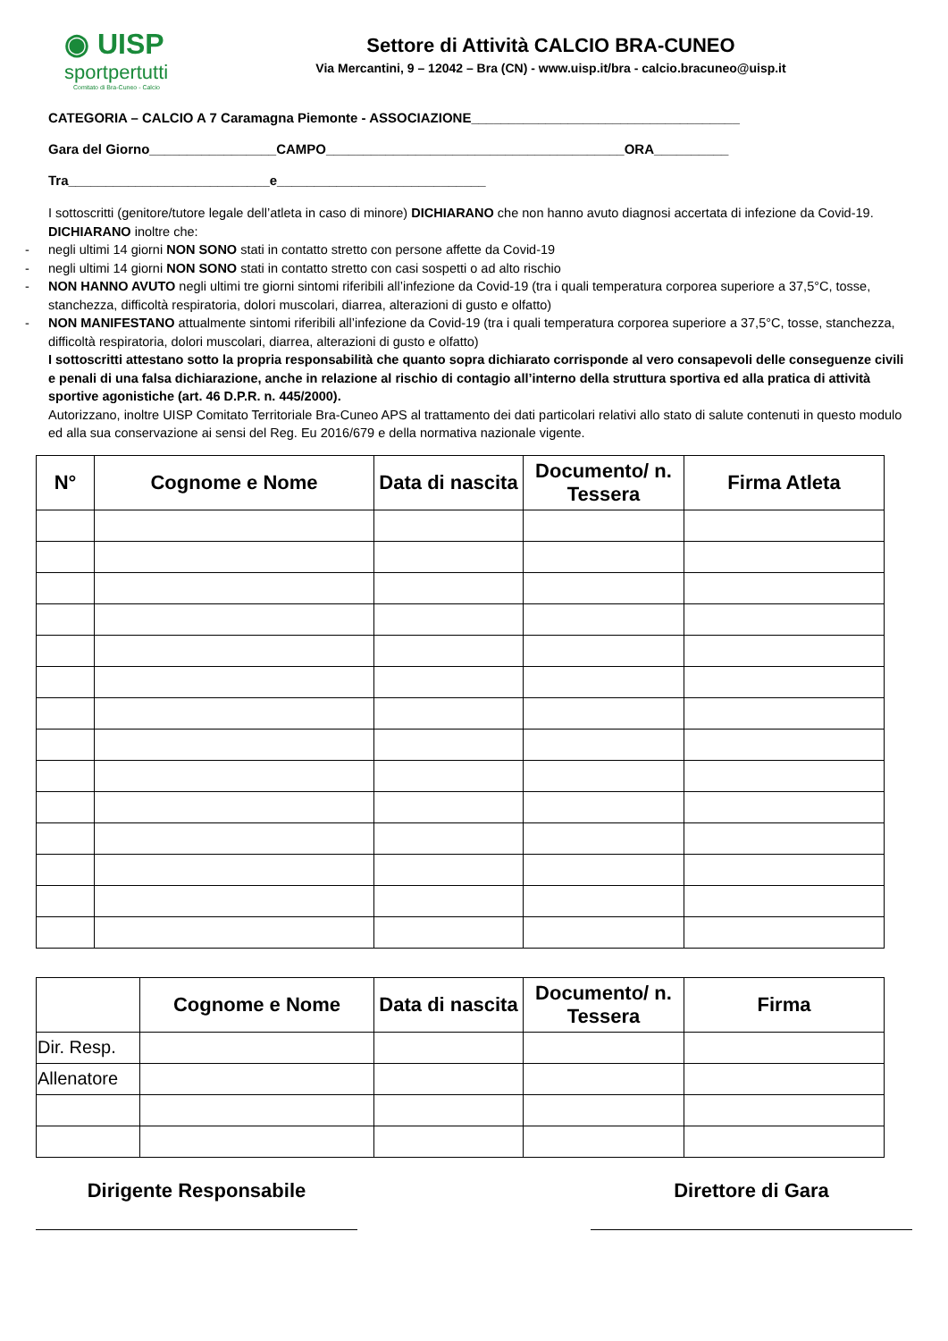◉ UISP
sportpertutti
Comitato di Bra-Cuneo - Calcio
Settore di Attività CALCIO BRA-CUNEO
Via Mercantini, 9 – 12042 – Bra (CN) - www.uisp.it/bra - calcio.bracuneo@uisp.it
CATEGORIA – CALCIO A 7 Caramagna Piemonte - ASSOCIAZIONE____________________________________
Gara del Giorno_________________CAMPO________________________________________ORA__________
Tra___________________________e____________________________
I sottoscritti (genitore/tutore legale dell’atleta in caso di minore) DICHIARANO che non hanno avuto diagnosi accertata di infezione da Covid-19.
DICHIARANO inoltre che:
- negli ultimi 14 giorni NON SONO stati in contatto stretto con persone affette da Covid-19
- negli ultimi 14 giorni NON SONO stati in contatto stretto con casi sospetti o ad alto rischio
- NON HANNO AVUTO negli ultimi tre giorni sintomi riferibili all’infezione da Covid-19 (tra i quali temperatura corporea superiore a 37,5°C, tosse, stanchezza, difficoltà respiratoria, dolori muscolari, diarrea, alterazioni di gusto e olfatto)
- NON MANIFESTANO attualmente sintomi riferibili all’infezione da Covid-19 (tra i quali temperatura corporea superiore a 37,5°C, tosse, stanchezza, difficoltà respiratoria, dolori muscolari, diarrea, alterazioni di gusto e olfatto)
I sottoscritti attestano sotto la propria responsabilità che quanto sopra dichiarato corrisponde al vero consapevoli delle conseguenze civili e penali di una falsa dichiarazione, anche in relazione al rischio di contagio all’interno della struttura sportiva ed alla pratica di attività sportive agonistiche (art. 46 D.P.R. n. 445/2000).
Autorizzano, inoltre UISP Comitato Territoriale Bra-Cuneo APS al trattamento dei dati particolari relativi allo stato di salute contenuti in questo modulo ed alla sua conservazione ai sensi del Reg. Eu 2016/679 e della normativa nazionale vigente.
| N° | Cognome e Nome | Data di nascita | Documento/ n. Tessera | Firma Atleta |
| --- | --- | --- | --- | --- |
| | Cognome e Nome | Data di nascita | Documento/ n. Tessera | Firma |
| --- | --- | --- | --- | --- |
| Dir. Resp. | | | | |
| Allenatore | | | | |
Dirigente Responsabile Direttore di Gara